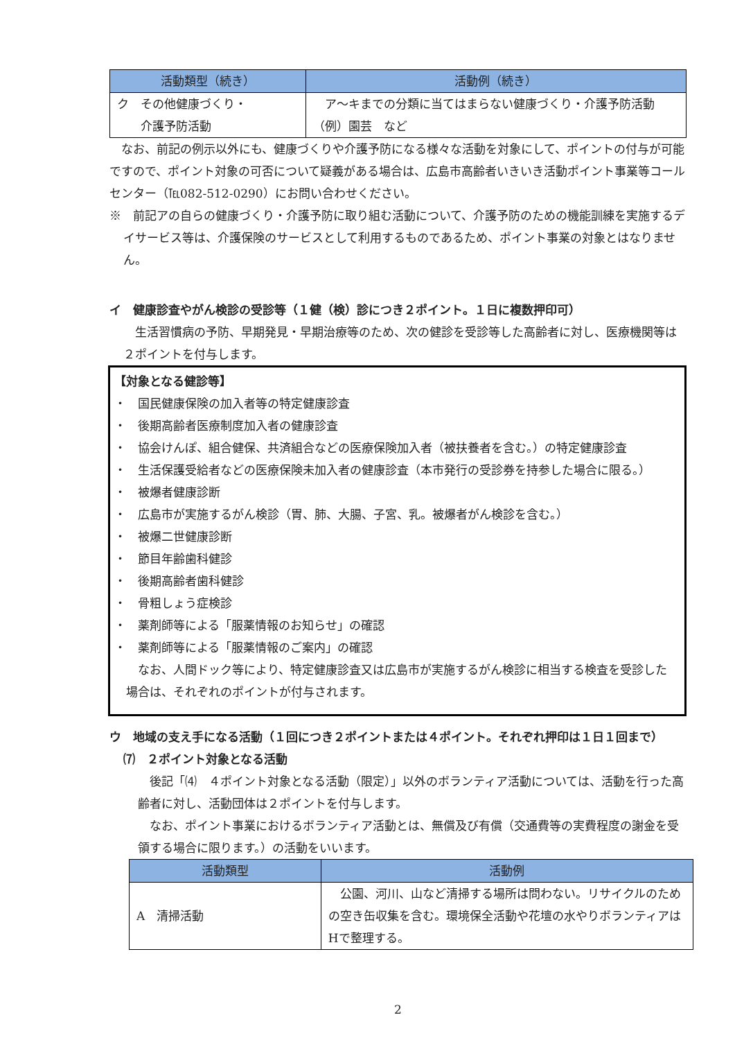| 活動類型（続き） | 活動例（続き） |
| --- | --- |
| ク その他健康づくり・ 介護予防活動 | ア～キまでの分類に当てはまらない健康づくり・介護予防活動 （例）園芸 など |
なお、前記の例示以外にも、健康づくりや介護予防になる様々な活動を対象にして、ポイントの付与が可能ですので、ポイント対象の可否について疑義がある場合は、広島市高齢者いきいき活動ポイント事業等コールセンター（℡082-512-0290）にお問い合わせください。
※　前記アの自らの健康づくり・介護予防に取り組む活動について、介護予防のための機能訓練を実施するデイサービス等は、介護保険のサービスとして利用するものであるため、ポイント事業の対象とはなりません。
イ　健康診査やがん検診の受診等（１健（検）診につき２ポイント。１日に複数押印可）
生活習慣病の予防、早期発見・早期治療等のため、次の健診を受診等した高齢者に対し、医療機関等は２ポイントを付与します。
【対象となる健診等】
・　国民健康保険の加入者等の特定健康診査
・　後期高齢者医療制度加入者の健康診査
・　協会けんぽ、組合健保、共済組合などの医療保険加入者（被扶養者を含む。）の特定健康診査
・　生活保護受給者などの医療保険未加入者の健康診査（本市発行の受診券を持参した場合に限る。）
・　被爆者健康診断
・　広島市が実施するがん検診（胃、肺、大腸、子宮、乳。被爆者がん検診を含む。）
・　被爆二世健康診断
・　節目年齢歯科健診
・　後期高齢者歯科健診
・　骨粗しょう症検診
・　薬剤師等による「服薬情報のお知らせ」の確認
・　薬剤師等による「服薬情報のご案内」の確認
なお、人間ドック等により、特定健康診査又は広島市が実施するがん検診に相当する検査を受診した場合は、それぞれのポイントが付与されます。
ウ　地域の支え手になる活動（１回につき２ポイントまたは４ポイント。それぞれ押印は１日１回まで）
⑺　２ポイント対象となる活動
後記「⑷　４ポイント対象となる活動（限定）」以外のボランティア活動については、活動を行った高齢者に対し、活動団体は２ポイントを付与します。
なお、ポイント事業におけるボランティア活動とは、無償及び有償（交通費等の実費程度の謝金を受領する場合に限ります。）の活動をいいます。
| 活動類型 | 活動例 |
| --- | --- |
| A 清掃活動 | 公園、河川、山など清掃する場所は問わない。リサイクルのための空き缶収集を含む。環境保全活動や花壇の水やりボランティアはHで整理する。 |
2